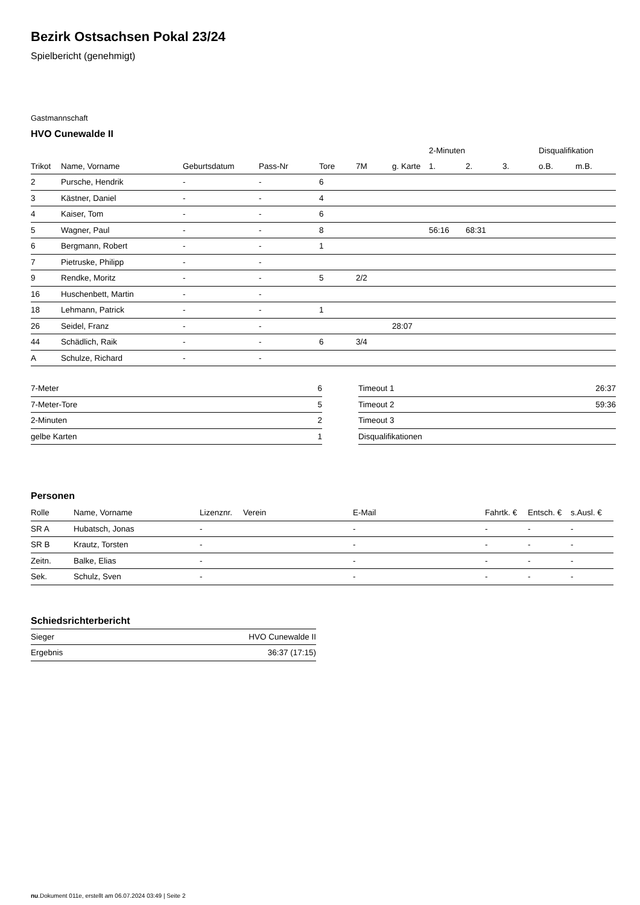Bezirk Ostsachsen Pokal 23/24
Spielbericht (genehmigt)
Gastmannschaft
HVO Cunewalde II
| | | | | | | | 2-Minuten | | | Disqualifikation | |
| --- | --- | --- | --- | --- | --- | --- | --- | --- | --- | --- | --- |
| Trikot | Name, Vorname | Geburtsdatum | Pass-Nr | Tore | 7M | g. Karte | 1. | 2. | 3. | o.B. | m.B. |
| 2 | Pursche, Hendrik | - | - | 6 | | | | | | | |
| 3 | Kästner, Daniel | - | - | 4 | | | | | | | |
| 4 | Kaiser, Tom | - | - | 6 | | | | | | | |
| 5 | Wagner, Paul | - | - | 8 | | | 56:16 | 68:31 | | | |
| 6 | Bergmann, Robert | - | - | 1 | | | | | | | |
| 7 | Pietruske, Philipp | - | - | | | | | | | | |
| 9 | Rendke, Moritz | - | - | 5 | 2/2 | | | | | | |
| 16 | Huschenbett, Martin | - | - | | | | | | | | |
| 18 | Lehmann, Patrick | - | - | 1 | | | | | | | |
| 26 | Seidel, Franz | - | - | | | 28:07 | | | | | |
| 44 | Schädlich, Raik | - | - | 6 | 3/4 | | | | | | |
| A | Schulze, Richard | - | - | | | | | | | | |
| 7-Meter | 6 |
| 7-Meter-Tore | 5 |
| 2-Minuten | 2 |
| gelbe Karten | 1 |
| Timeout 1 | 26:37 |
| Timeout 2 | 59:36 |
| Timeout 3 | |
| Disqualifikationen | |
Personen
| Rolle | Name, Vorname | Lizenznr. | Verein | E-Mail | Fahrtk. € | Entsch. € | s.Ausl. € |
| --- | --- | --- | --- | --- | --- | --- | --- |
| SR A | Hubatsch, Jonas | - | | - | - | - | - |
| SR B | Krautz, Torsten | - | | - | - | - | - |
| Zeitn. | Balke, Elias | - | | - | - | - | - |
| Sek. | Schulz, Sven | - | | - | - | - | - |
Schiedsrichterbericht
| Sieger | HVO Cunewalde II |
| Ergebnis | 36:37 (17:15) |
nu.Dokument 011e, erstellt am 06.07.2024 03:49 | Seite 2